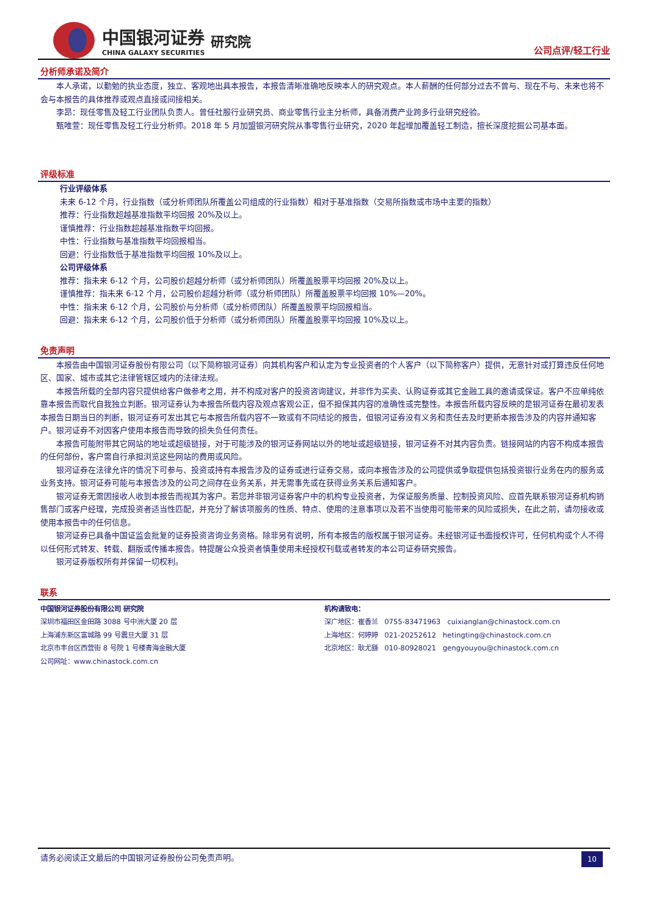中国银河证券
CHINA GALAXY SECURITIES
研究院
公司点评/轻工行业
分析师承诺及简介
本人承诺，以勤勉的执业态度，独立、客观地出具本报告，本报告清晰准确地反映本人的研究观点。本人薪酬的任何部分过去不曾与、现在不与、未来也将不会与本报告的具体推荐或观点直接或间接相关。
李昂：现任零售及轻工行业团队负责人。曾任社服行业研究员、商业零售行业主分析师，具备消费产业跨多行业研究经验。
甄唯萱：现任零售及轻工行业分析师。2018 年 5 月加盟银河研究院从事零售行业研究，2020 年起增加覆盖轻工制造，擅长深度挖掘公司基本面。
评级标准
行业评级体系
未来 6-12 个月，行业指数（或分析师团队所覆盖公司组成的行业指数）相对于基准指数（交易所指数或市场中主要的指数）
推荐：行业指数超越基准指数平均回报 20%及以上。
谨慎推荐：行业指数超越基准指数平均回报。
中性：行业指数与基准指数平均回报相当。
回避：行业指数低于基准指数平均回报 10%及以上。
公司评级体系
推荐：指未来 6-12 个月，公司股价超越分析师（或分析师团队）所覆盖股票平均回报 20%及以上。
谨慎推荐：指未来 6-12 个月，公司股价超越分析师（或分析师团队）所覆盖股票平均回报 10%—20%。
中性：指未来 6-12 个月，公司股价与分析师（或分析师团队）所覆盖股票平均回报相当。
回避：指未来 6-12 个月，公司股价低于分析师（或分析师团队）所覆盖股票平均回报 10%及以上。
免责声明
本报告由中国银河证券股份有限公司（以下简称银河证券）向其机构客户和认定为专业投资者的个人客户（以下简称客户）提供，无意针对或打算违反任何地区、国家、城市或其它法律管辖区域内的法律法规。
本报告所载的全部内容只提供给客户做参考之用，并不构成对客户的投资咨询建议，并非作为买卖、认购证券或其它金融工具的邀请或保证。客户不应单纯依靠本报告而取代自我独立判断。银河证券认为本报告所载内容及观点客观公正，但不担保其内容的准确性或完整性。本报告所载内容反映的是银河证券在最初发表本报告日期当日的判断，银河证券可发出其它与本报告所载内容不一致或有不同结论的报告，但银河证券没有义务和责任去及时更新本报告涉及的内容并通知客户。银河证券不对因客户使用本报告而导致的损失负任何责任。
本报告可能附带其它网站的地址或超级链接，对于可能涉及的银河证券网站以外的地址或超级链接，银河证券不对其内容负责。链接网站的内容不构成本报告的任何部份，客户需自行承担浏览这些网站的费用或风险。
银河证券在法律允许的情况下可参与、投资或持有本报告涉及的证券或进行证券交易，或向本报告涉及的公司提供或争取提供包括投资银行业务在内的服务或业务支持。银河证券可能与本报告涉及的公司之间存在业务关系，并无需事先或在获得业务关系后通知客户。
银河证券无需因接收人收到本报告而视其为客户。若您并非银河证券客户中的机构专业投资者，为保证服务质量、控制投资风险、应首先联系银河证券机构销售部门或客户经理，完成投资者适当性匹配，并充分了解该项服务的性质、特点、使用的注意事项以及若不当使用可能带来的风险或损失，在此之前，请勿接收或使用本报告中的任何信息。
银河证券已具备中国证监会批复的证券投资咨询业务资格。除非另有说明，所有本报告的版权属于银河证券。未经银河证书面授权许可，任何机构或个人不得以任何形式转发、转载、翻版或传播本报告。特提醒公众投资者慎重使用未经授权刊载或者转发的本公司证券研究报告。
银河证券版权所有并保留一切权利。
联系
中国银河证券股份有限公司 研究院
深圳市福田区金田路 3088 号中洲大厦 20 层
上海浦东新区富城路 99 号震旦大厦 31 层
北京市丰台区西营街 8 号院 1 号楼青海金融大厦
公司网址：www.chinastock.com.cn
机构请致电：
深广地区：崔香兰 0755-83471963 cuixianglan@chinastock.com.cn
上海地区：何婷婷 021-20252612 hetingting@chinastock.com.cn
北京地区：耿尤繇 010-80928021 gengyouyou@chinastock.com.cn
请务必阅读正文最后的中国银河证券股份公司免责声明。 10